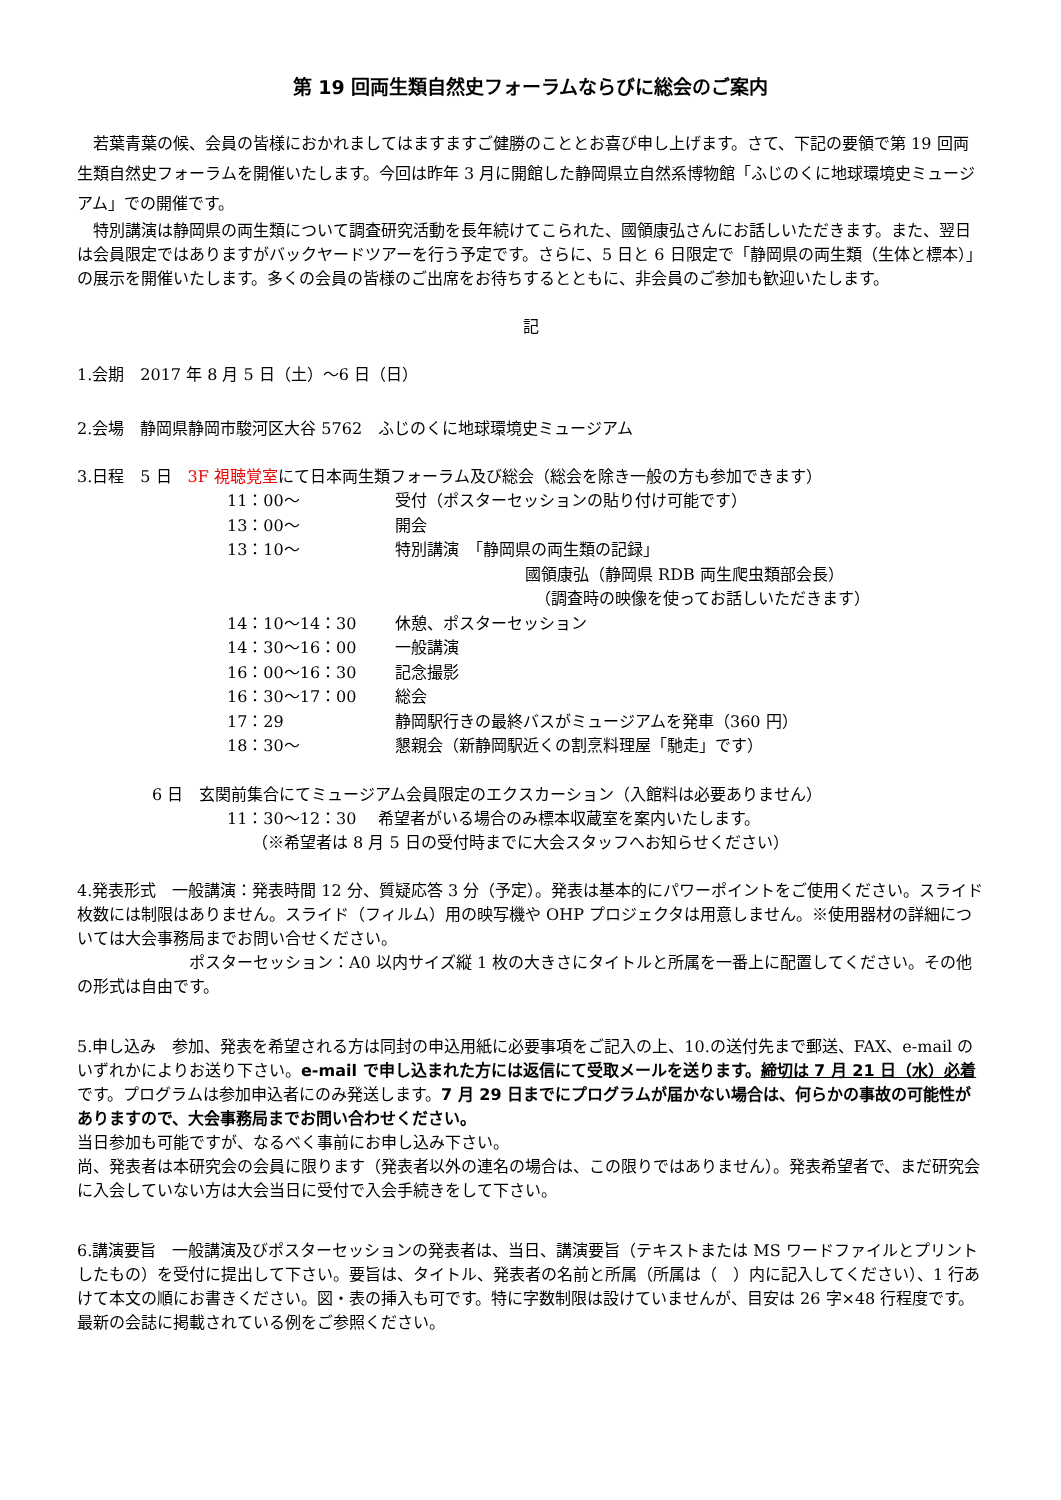第 19 回両生類自然史フォーラムならびに総会のご案内
若葉青葉の候、会員の皆様におかれましてはますますご健勝のこととお喜び申し上げます。さて、下記の要領で第 19 回両生類自然史フォーラムを開催いたします。今回は昨年 3 月に開館した静岡県立自然系博物館「ふじのくに地球環境史ミュージアム」での開催です。
特別講演は静岡県の両生類について調査研究活動を長年続けてこられた、國領康弘さんにお話しいただきます。また、翌日は会員限定ではありますがバックヤードツアーを行う予定です。さらに、5 日と 6 日限定で「静岡県の両生類（生体と標本）」の展示を開催いたします。多くの会員の皆様のご出席をお待ちするとともに、非会員のご参加も歓迎いたします。
記
1.会期　2017 年 8 月 5 日（土）～6 日（日）
2.会場　静岡県静岡市駿河区大谷 5762　ふじのくに地球環境史ミュージアム
3.日程　5 日　3F 視聴覚室にて日本両生類フォーラム及び総会（総会を除き一般の方も参加できます）
| 11：00～ | 受付（ポスターセッションの貼り付け可能です） |
| 13：00～ | 開会 |
| 13：10～ | 特別講演 「静岡県の両生類の記録」 國領康弘（静岡県 RDB 両生爬虫類部会長） （調査時の映像を使ってお話しいただきます） |
| 14：10～14：30 | 休憩、ポスターセッション |
| 14：30～16：00 | 一般講演 |
| 16：00～16：30 | 記念撮影 |
| 16：30～17：00 | 総会 |
| 17：29 | 静岡駅行きの最終バスがミュージアムを発車（360 円） |
| 18：30～ | 懇親会（新静岡駅近くの割烹料理屋「馳走」です） |
6 日　玄関前集合にてミュージアム会員限定のエクスカーション（入館料は必要ありません）
11：30～12：30　 希望者がいる場合のみ標本収蔵室を案内いたします。
（※希望者は 8 月 5 日の受付時までに大会スタッフへお知らせください）
4.発表形式　一般講演：発表時間 12 分、質疑応答 3 分（予定）。発表は基本的にパワーポイントをご使用ください。スライド枚数には制限はありません。スライド（フィルム）用の映写機や OHP プロジェクタは用意しません。※使用器材の詳細については大会事務局までお問い合せください。
ポスターセッション：A0 以内サイズ縦 1 枚の大きさにタイトルと所属を一番上に配置してください。その他の形式は自由です。
5.申し込み　参加、発表を希望される方は同封の申込用紙に必要事項をご記入の上、10.の送付先まで郵送、FAX、e-mail のいずれかによりお送り下さい。e-mail で申し込まれた方には返信にて受取メールを送ります。締切は 7 月 21 日（水）必着です。プログラムは参加申込者にのみ発送します。7 月 29 日までにプログラムが届かない場合は、何らかの事故の可能性がありますので、大会事務局までお問い合わせください。
当日参加も可能ですが、なるべく事前にお申し込み下さい。
尚、発表者は本研究会の会員に限ります（発表者以外の連名の場合は、この限りではありません）。発表希望者で、まだ研究会に入会していない方は大会当日に受付で入会手続きをして下さい。
6.講演要旨　一般講演及びポスターセッションの発表者は、当日、講演要旨（テキストまたは MS ワードファイルとプリントしたもの）を受付に提出して下さい。要旨は、タイトル、発表者の名前と所属（所属は（　）内に記入してください）、1 行あけて本文の順にお書きください。図・表の挿入も可です。特に字数制限は設けていませんが、目安は 26 字×48 行程度です。最新の会誌に掲載されている例をご参照ください。